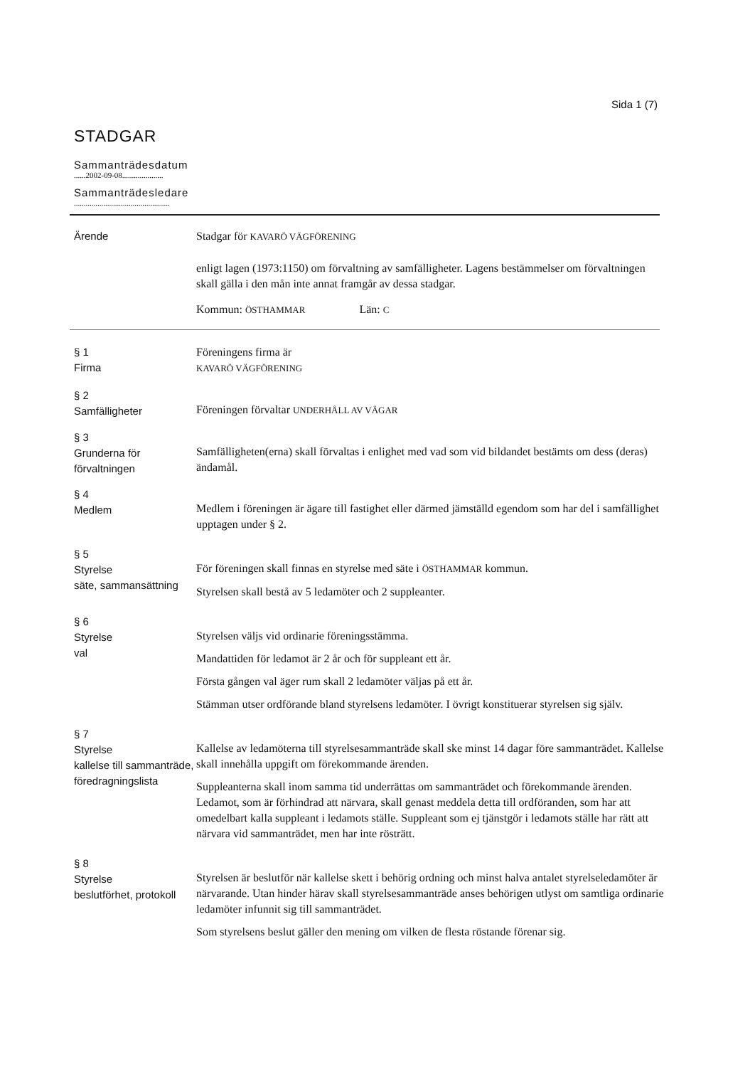Sida 1 (7)
STADGAR
Sammanträdesdatum
......2002-09-08.....................
Sammanträdesledare
.................................................
Ärende Stadgar för KAVARÖ VÄGFÖRENING
enligt lagen (1973:1150) om förvaltning av samfälligheter. Lagens bestämmelser om förvaltningen skall gälla i den mån inte annat framgår av dessa stadgar.
Kommun: ÖSTHAMMAR Län: C
§ 1
Firma
Föreningens firma är
KAVARÖ VÄGFÖRENING
§ 2
Samfälligheter
Föreningen förvaltar UNDERHÅLL AV VÄGAR
§ 3
Grunderna för förvaltningen
Samfälligheten(erna) skall förvaltas i enlighet med vad som vid bildandet bestämts om dess (deras) ändamål.
§ 4
Medlem
Medlem i föreningen är ägare till fastighet eller därmed jämställd egendom som har del i samfällighet upptagen under § 2.
§ 5
Styrelse
säte, sammansättning
För föreningen skall finnas en styrelse med säte i ÖSTHAMMAR kommun.
Styrelsen skall bestå av 5 ledamöter och 2 suppleanter.
§ 6
Styrelse
val
Styrelsen väljs vid ordinarie föreningsstämma.
Mandattiden för ledamot är 2 år och för suppleant ett år.
Första gången val äger rum skall 2 ledamöter väljas på ett år.
Stämman utser ordförande bland styrelsens ledamöter. I övrigt konstituerar styrelsen sig själv.
§ 7
Styrelse
kallelse till sammanträde, föredragningslista
Kallelse av ledamöterna till styrelsesammanträde skall ske minst 14 dagar före sammanträdet. Kallelse skall innehålla uppgift om förekommande ärenden.
Suppleanterna skall inom samma tid underrättas om sammanträdet och förekommande ärenden. Ledamot, som är förhindrad att närvara, skall genast meddela detta till ordföranden, som har att omedelbart kalla suppleant i ledamots ställe. Suppleant som ej tjänstgör i ledamots ställe har rätt att närvara vid sammanträdet, men har inte rösträtt.
§ 8
Styrelse
beslutförhet, protokoll
Styrelsen är beslutför när kallelse skett i behörig ordning och minst halva antalet styrelseledamöter är närvarande. Utan hinder härav skall styrelsesammanträde anses behörigen utlyst om samtliga ordinarie ledamöter infunnit sig till sammanträdet.
Som styrelsens beslut gäller den mening om vilken de flesta röstande förenar sig.